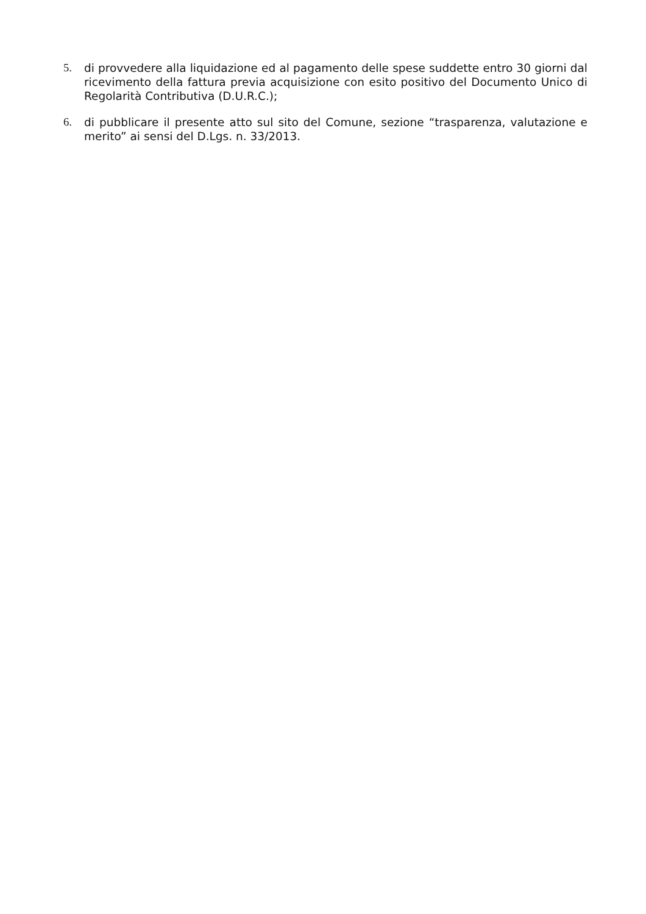5. di provvedere alla liquidazione ed al pagamento delle spese suddette entro 30 giorni dal ricevimento della fattura previa acquisizione con esito positivo del Documento Unico di Regolarità Contributiva (D.U.R.C.);
6. di pubblicare il presente atto sul sito del Comune, sezione “trasparenza, valutazione e merito” ai sensi del D.Lgs. n. 33/2013.